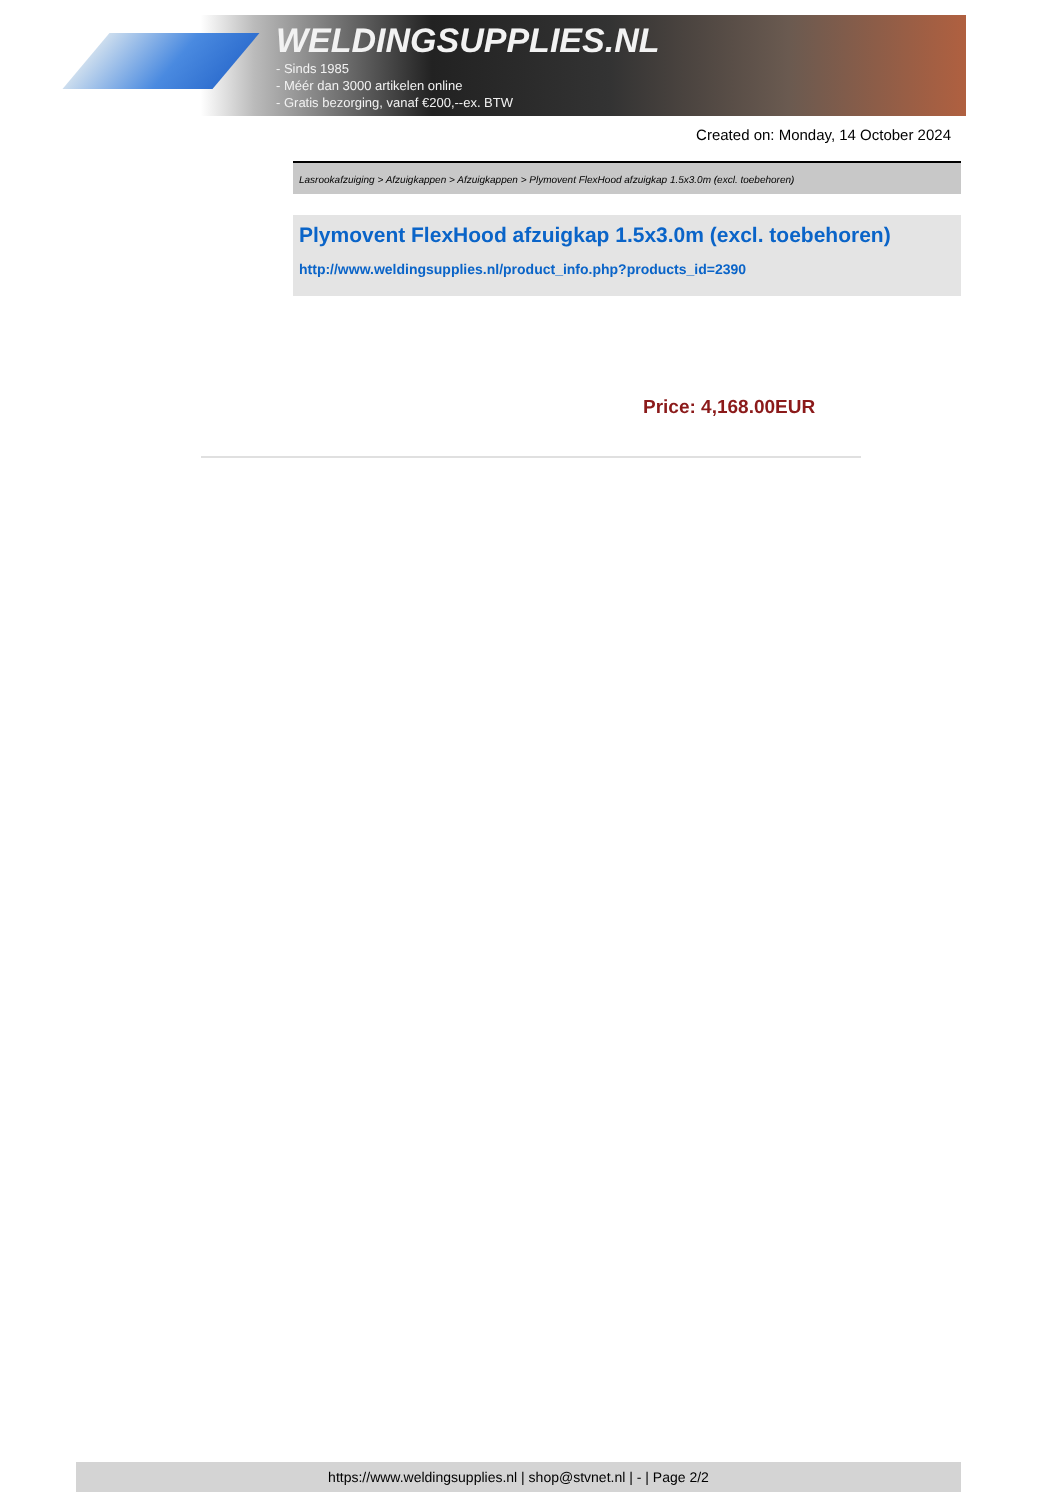WELDINGSUPPLIES.NL
- Sinds 1985
- Méér dan 3000 artikelen online
- Gratis bezorging, vanaf €200,--ex. BTW
Created on: Monday, 14 October 2024
Lasrookafzuiging > Afzuigkappen > Afzuigkappen > Plymovent FlexHood afzuigkap 1.5x3.0m (excl. toebehoren)
Plymovent FlexHood afzuigkap 1.5x3.0m (excl. toebehoren)
http://www.weldingsupplies.nl/product_info.php?products_id=2390
Price: 4,168.00EUR
https://www.weldingsupplies.nl | shop@stvnet.nl | - | Page 2/2